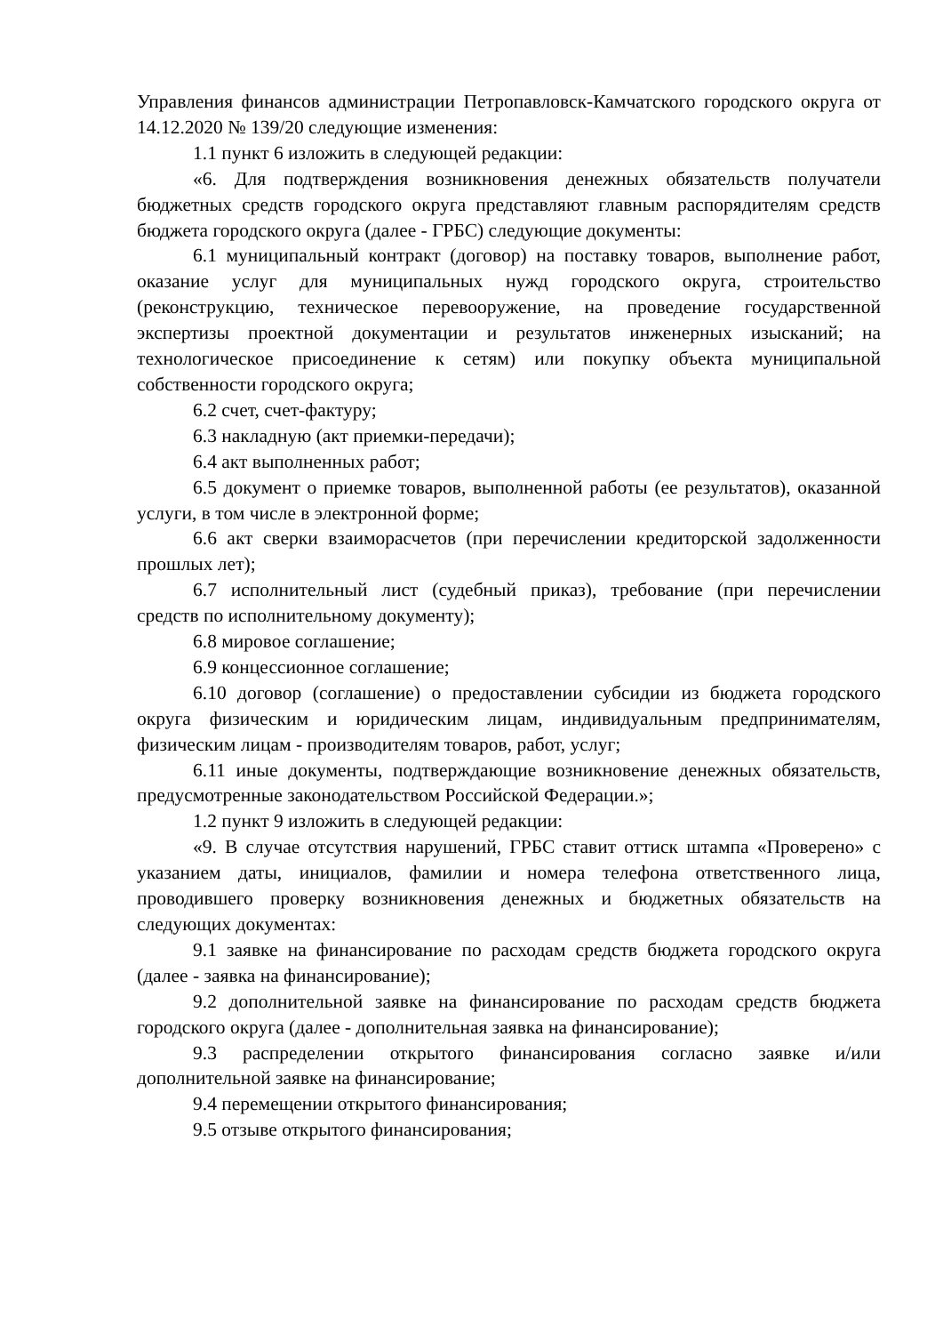Управления финансов администрации Петропавловск-Камчатского городского округа от 14.12.2020 № 139/20 следующие изменения:
1.1 пункт 6 изложить в следующей редакции:
«6. Для подтверждения возникновения денежных обязательств получатели бюджетных средств городского округа представляют главным распорядителям средств бюджета городского округа (далее - ГРБС) следующие документы:
6.1 муниципальный контракт (договор) на поставку товаров, выполнение работ, оказание услуг для муниципальных нужд городского округа, строительство (реконструкцию, техническое перевооружение, на проведение государственной экспертизы проектной документации и результатов инженерных изысканий; на технологическое присоединение к сетям) или покупку объекта муниципальной собственности городского округа;
6.2 счет, счет-фактуру;
6.3 накладную (акт приемки-передачи);
6.4 акт выполненных работ;
6.5 документ о приемке товаров, выполненной работы (ее результатов), оказанной услуги, в том числе в электронной форме;
6.6 акт сверки взаиморасчетов (при перечислении кредиторской задолженности прошлых лет);
6.7 исполнительный лист (судебный приказ), требование (при перечислении средств по исполнительному документу);
6.8 мировое соглашение;
6.9 концессионное соглашение;
6.10 договор (соглашение) о предоставлении субсидии из бюджета городского округа физическим и юридическим лицам, индивидуальным предпринимателям, физическим лицам - производителям товаров, работ, услуг;
6.11 иные документы, подтверждающие возникновение денежных обязательств, предусмотренные законодательством Российской Федерации.»;
1.2 пункт 9 изложить в следующей редакции:
«9. В случае отсутствия нарушений, ГРБС ставит оттиск штампа «Проверено» с указанием даты, инициалов, фамилии и номера телефона ответственного лица, проводившего проверку возникновения денежных и бюджетных обязательств на следующих документах:
9.1 заявке на финансирование по расходам средств бюджета городского округа (далее - заявка на финансирование);
9.2 дополнительной заявке на финансирование по расходам средств бюджета городского округа (далее - дополнительная заявка на финансирование);
9.3 распределении открытого финансирования согласно заявке и/или дополнительной заявке на финансирование;
9.4 перемещении открытого финансирования;
9.5 отзыве открытого финансирования;